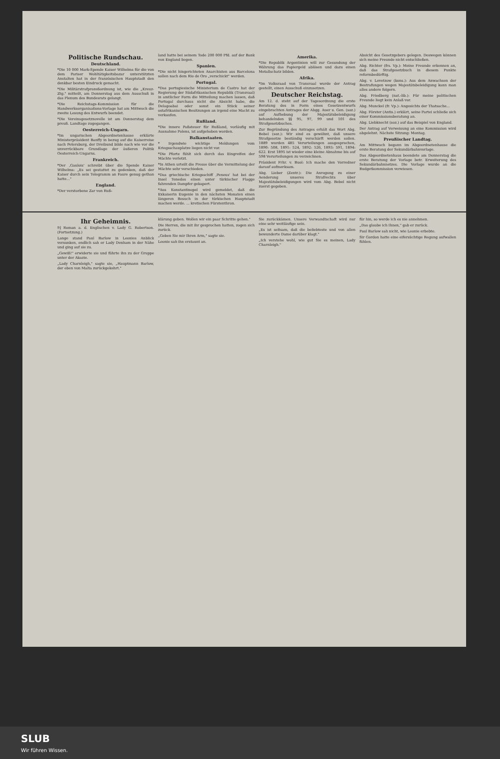Politische Rundschau.
Deutschland.
*Die 10 000 Mark-Spende Kaiser Wilhelms für die von dem Pariser Wohltätigkeitsbazar unterstützten Anstalten hat in der französischen Hauptstadt den denkbar besten Eindruck gemacht.
*Die Militärstrafprozeßordnung ist, wie die „Kreuz-Ztg." mitteilt, am Donnerstag aus dem Ausschuß in das Plenum des Bundesrats gelangt.
*Die Reichstags-Kommission für die Handwerksorganisations-Vorlage hat am Mittwoch die zweite Lesung des Entwurfs beendet.
*Die Vereinsgesetznovelle ist am Donnerstag dem preuß. Landtage zugegangen.
Oesterreich-Ungarn.
*Im ungarischen Abgeordnetenhause erklärte Ministerpräsident Banffy in bezug auf die Kaiserreise nach Petersburg, der Dreibund bilde nach wie vor die unverrückbare Grundlage der äußeren Politik Oesterreich-Ungarns.
Frankreich.
*Der ‚Gaulois' schreibt über die Spende Kaiser Wilhelms: „Es sei gestattet zu gedenken, daß der Kaiser durch sein Telegramm an Faure genug gethan hatte..."
England.
*Der verstorbene Zar von Ruß-
land hatte bei seinem Tode 200 000 Pfd. auf der Bank von England liegen.
Spanien.
*Die nicht hingerichteten Anarchisten aus Barcelona sollen nach dem Rio de Oro „verschickt" werden.
Portugal.
*Das portugiesische Ministerium de Castro hat der Regierung der Südafrikanischen Republik (Transvaal) in amtlicher Form die Mitteilung machen lassen, daß Portugal durchaus nicht die Absicht habe, die Delagoabai oder sonst ein Stück seiner ostafrikanischen Besitzungen an irgend eine Macht zu verkaufen.
Rußland.
*Die innere Paßsteuer für Rußland, vorläufig mit Ausnahme Polens, ist aufgehoben worden.
Balkanstaaten.
* Irgendwie wichtige Meldungen vom Kriegsschauplatze liegen nicht vor.
*Die Pforte fühlt sich durch das Eingreifen der Mächte verletzt.
*In Athen urteilt die Presse über die Vermittelung der Mächte sehr verschieden.
*Das griechische Kriegsschiff ‚Peneus' hat bei der Insel Tenedos einen unter türkischer Flagge fahrenden Dampfer gekapert.
*Aus Konstantinopel wird gemeldet, daß die Exkaiserin Eugenie in den nächsten Monaten einen längeren Besuch in der türkischen Hauptstadt machen werde. ... kretischen Fürstenthron.
Amerika.
*Die Republik Argentinien will zur Gesundung der Währung das Papiergeld ablösen und dazu einen Metallschatz bilden.
Afrika.
*Im Volksraad von Transvaal wurde der Antrag gestellt, einen Ausschuß einzusetzen.
Deutscher Reichstag.
Am 12. d. steht auf der Tagesordnung die erste Beratung des in Form eines Gesetzentwurfs eingebrachten Antrages der Abgg. Auer u. Gen. (soz.) auf Aufhebung der Majestätsbeleidigung behandelnden §§ 95, 97, 99 und 101 des Strafgesetzbuches.
Zur Begründung des Antrages erhält das Wort Abg. Bebel (soz.): Wir sind es gewöhnt, daß unsere Strafgesetze beständig verschärft werden sollen. 1889 wurden 485 Verurteilungen ausgesprochen, 1890: 508, 1891: 524, 1892: 526, 1893: 591, 1894: 622. Erst 1895 ist wieder eine kleine Abnahme bis auf 598 Verurteilungen zu verzeichnen.
Präsident Frhr. v. Buol: Ich mache den Vorredner darauf aufmerksam.
Abg. Lieber (Zentr.): Die Anregung zu einer Aenderung unseres Strafrechts über Majestätsbeleidigungen wird vom Abg. Bebel nicht zuerst gegeben.
Absicht des Gesetzgebers gelegen. Deswegen können sich meine Freunde nicht entschließen.
Abg. Richter (frs. Vp.): Meine Freunde erkennen an, daß das Strafgesetzbuch in diesem Punkte reformbedürftig.
Abg. v. Levetzow (kons.): Aus dem Anwachsen der Bestrafungen wegen Majestätsbeleidigung kann man alles andere folgern.
Abg. Friedberg (nat.-lib.): Für meine politischen Freunde liegt kein Anlaß vor.
Abg. Munckel (fr. Vp.): Angesichts der Thatsache...
Abg. Förster (Antis.) erklärt, seine Partei schließe sich einer Kommissionsberatung an.
Abg. Liebknecht (soz.) auf das Beispiel von England.
Der Antrag auf Verweisung an eine Kommission wird abgelehnt. Nächste Sitzung: Montag.
Preußischer Landtag.
Am Mittwoch begann im Abgeordnetenhause die erste Beratung der Sekundärbahnvorlage.
Das Abgeordnetenhaus beendete am Donnerstag die erste Beratung der Vorlage betr. Erweiterung des Sekundärbahnnetzes. Die Vorlage wurde an die Budgetkommission verwiesen.
Ihr Geheimnis.
9] Roman a. d. Englischen v. Lady G. Robertson. (Fortsetzung.)
Lange stand Paul Barlow in Leonies Anblick versunken, endlich sah er Lady Denham in der Nähe und ging auf sie zu.
„Gewiß!" erwiderte sie und führte ihn zu der Gruppe unter der Akazie.
„Lady Charnleigh," sagte sie, „Hauptmann Barlow, der eben von Malta zurückgekehrt."
klärung geben. Wollen wir ein paar Schritte gehen."
Die Herren, die mit ihr gesprochen hatten, zogen sich zurück.
„Geben Sie mir Ihren Arm," sagte sie.
Leonie sah ihn erstaunt an.
Sie zurückkämen. Unsere Verwandtschaft wird nur eine sehr weitläufige sein.
„Es ist seltsam, daß die beliebteste und von allen bewunderte Dame darüber klagt."
„Ich verstehe wohl, wie gut Sie es meinen, Lady Charnleigh."
für hin, so werde ich es nie annehmen.
„Das glaube ich Ihnen," gab er zurück.
Paul Barlow sah nicht, wie Leonie erbebte.
Sir Gordon hatte eine eifersüchtige Regung aufwallen fühlen.
SLUB
Wir führen Wissen.